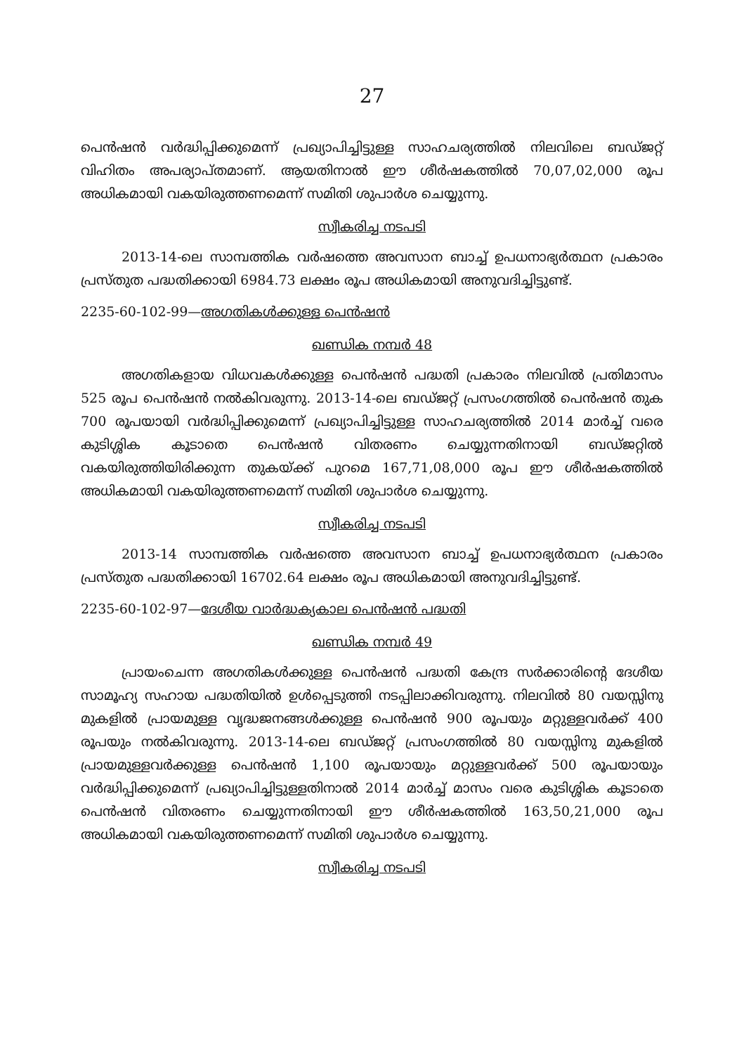27
പെൻഷൻ വർദ്ധിപ്പിക്കുമെന്ന് പ്രഖ്യാപിച്ചിട്ടുള്ള സാഹചര്യത്തിൽ നിലവിലെ ബഡ്ജറ്റ് വിഹിതം അപര്യാപ്തമാണ്. ആയതിനാൽ ഈ ശീർഷകത്തിൽ 70,07,02,000 രൂപ അധികമായി വകയിരുത്തണമെന്ന് സമിതി ശുപാർശ ചെയ്യുന്നു.
സ്വീകരിച്ച നടപടി
2013-14-ലെ സാമ്പത്തിക വർഷത്തെ അവസാന ബാച്ച് ഉപധനാഭ്യർത്ഥന പ്രകാരം പ്രസ്തുത പദ്ധതിക്കായി 6984.73 ലക്ഷം രൂപ അധികമായി അനുവദിച്ചിട്ടുണ്ട്.
2235-60-102-99—അഗതികൾക്കുള്ള പെൻഷൻ
ഖണ്ഡിക നമ്പർ 48
അഗതികളായ വിധവകൾക്കുള്ള പെൻഷൻ പദ്ധതി പ്രകാരം നിലവിൽ പ്രതിമാസം 525 രൂപ പെൻഷൻ നൽകിവരുന്നു. 2013-14-ലെ ബഡ്ജറ്റ് പ്രസംഗത്തിൽ പെൻഷൻ തുക 700 രൂപയായി വർദ്ധിപ്പിക്കുമെന്ന് പ്രഖ്യാപിച്ചിട്ടുള്ള സാഹചര്യത്തിൽ 2014 മാർച്ച് വരെ കുടിശ്ശിക കൂടാതെ പെൻഷൻ വിതരണം ചെയ്യുന്നതിനായി ബഡ്ജറ്റിൽ വകയിരുത്തിയിരിക്കുന്ന തുകയ്ക്ക് പുറമെ 167,71,08,000 രൂപ ഈ ശീർഷകത്തിൽ അധികമായി വകയിരുത്തണമെന്ന് സമിതി ശുപാർശ ചെയ്യുന്നു.
സ്വീകരിച്ച നടപടി
2013-14 സാമ്പത്തിക വർഷത്തെ അവസാന ബാച്ച് ഉപധനാഭ്യർത്ഥന പ്രകാരം പ്രസ്തുത പദ്ധതിക്കായി 16702.64 ലക്ഷം രൂപ അധികമായി അനുവദിച്ചിട്ടുണ്ട്.
2235-60-102-97—ദേശീയ വാർദ്ധക്യകാല പെൻഷൻ പദ്ധതി
ഖണ്ഡിക നമ്പർ 49
പ്രായംചെന്ന അഗതികൾക്കുള്ള പെൻഷൻ പദ്ധതി കേന്ദ്ര സർക്കാരിന്റെ ദേശീയ സാമൂഹ്യ സഹായ പദ്ധതിയിൽ ഉൾപ്പെടുത്തി നടപ്പിലാക്കിവരുന്നു. നിലവിൽ 80 വയസ്സിനു മുകളിൽ പ്രായമുള്ള വൃദ്ധജനങ്ങൾക്കുള്ള പെൻഷൻ 900 രൂപയും മറ്റുള്ളവർക്ക് 400 രൂപയും നൽകിവരുന്നു. 2013-14-ലെ ബഡ്ജറ്റ് പ്രസംഗത്തിൽ 80 വയസ്സിനു മുകളിൽ പ്രായമുള്ളവർക്കുള്ള പെൻഷൻ 1,100 രൂപയായും മറ്റുള്ളവർക്ക് 500 രൂപയായും വർദ്ധിപ്പിക്കുമെന്ന് പ്രഖ്യാപിച്ചിട്ടുള്ളതിനാൽ 2014 മാർച്ച് മാസം വരെ കുടിശ്ശിക കൂടാതെ പെൻഷൻ വിതരണം ചെയ്യുന്നതിനായി ഈ ശീർഷകത്തിൽ 163,50,21,000 രൂപ അധികമായി വകയിരുത്തണമെന്ന് സമിതി ശുപാർശ ചെയ്യുന്നു.
സ്വീകരിച്ച നടപടി